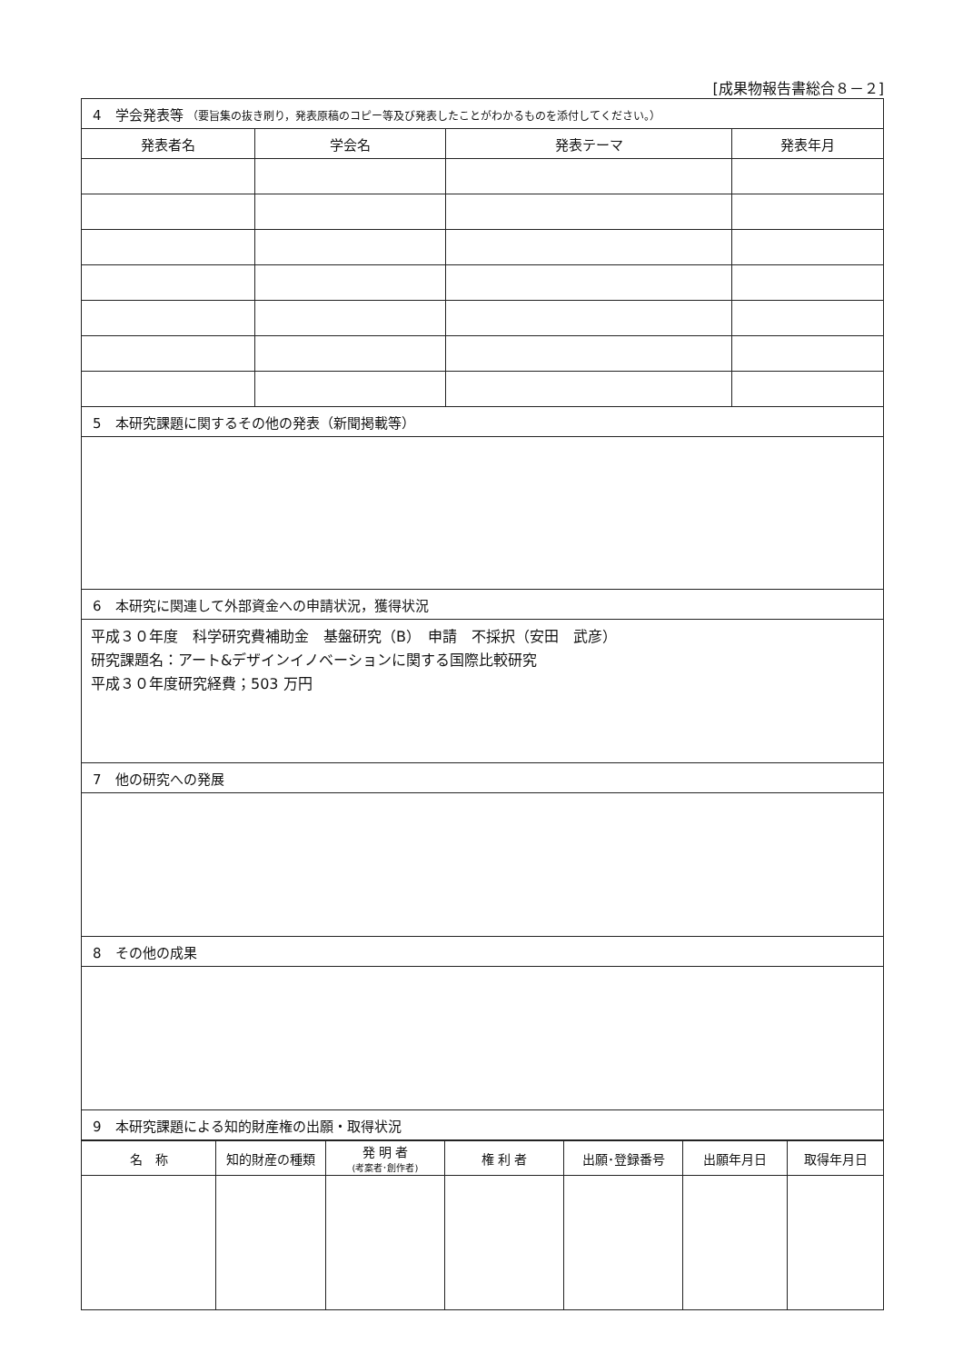[成果物報告書総合８－２]
| 4 学会発表等 （要旨集の抜き刷り，発表原稿のコピー等及び発表したことがわかるものを添付してください。） | | | |
| 発表者名 | 学会名 | 発表テーマ | 発表年月 |
| 5 本研究課題に関するその他の発表（新聞掲載等） | | | |
| 6 本研究に関連して外部資金への申請状況，獲得状況 | | | |
| 平成３０年度 科学研究費補助金 基盤研究（B） 申請 不採択（安田 武彦） 研究課題名：アート&デザインイノベーションに関する国際比較研究 平成３０年度研究経費；503 万円 | | | |
| 7 他の研究への発展 | | | |
| 8 その他の成果 | | | |
| 9 本研究課題による知的財産権の出願・取得状況 | | | |
| 名 称 | 知的財産の種類 | 発 明 者 (考案者･創作者) | 権 利 者 | 出願･登録番号 | 出願年月日 | 取得年月日 |
| --- | --- | --- | --- | --- | --- | --- |